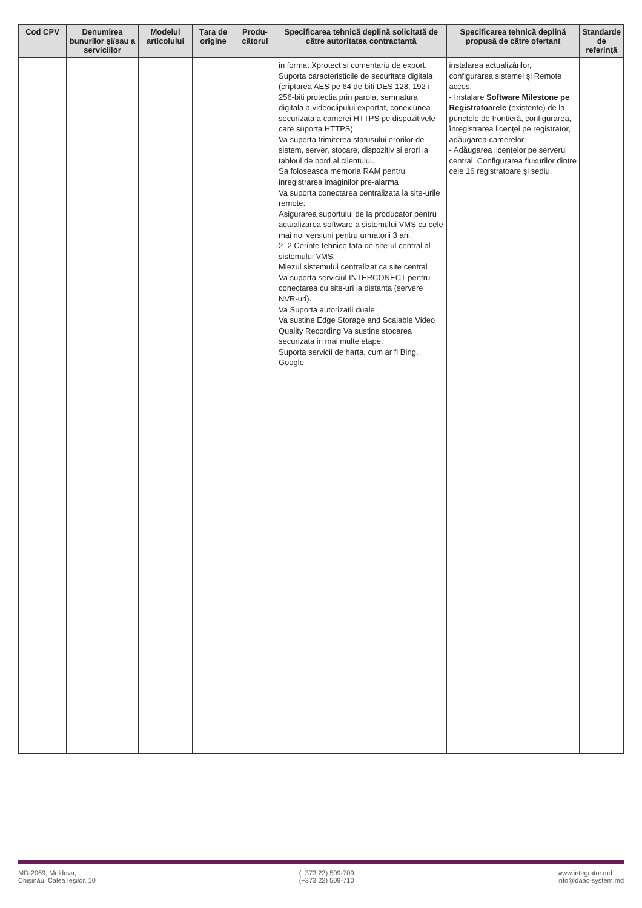| Cod CPV | Denumirea bunurilor şi/sau a serviciilor | Modelul articolului | Ţara de origine | Produ-cătorul | Specificarea tehnică deplină solicitată de către autoritatea contractantă | Specificarea tehnică deplină propusă de către ofertant | Standarde de referinţă |
| --- | --- | --- | --- | --- | --- | --- | --- |
| | | | | | in format Xprotect si comentariu de export. Suporta caracteristicile de securitate digitala (criptarea AES pe 64 de biti DES 128, 192 i 256-biti protectia prin parola, semnatura digitala a videoclipului exportat, conexiunea securizata a camerei HTTPS pe dispozitivele care suporta HTTPS) Va suporta trimiterea statusului erorilor de sistem, server, stocare, dispozitiv si erori la tabloul de bord al clientului. Sa foloseasca memoria RAM pentru inregistrarea imaginilor pre-alarma Va suporta conectarea centralizata la site-urile remote. Asigurarea suportului de la producator pentru actualizarea software a sistemului VMS cu cele mai noi versiuni pentru urmatorii 3 ani. 2 .2 Cerinte tehnice fata de site-ul central al sistemului VMS: Miezul sistemului centralizat ca site central Va suporta serviciul INTERCONECT pentru conectarea cu site-uri la distanta (servere NVR-uri). Va Suporta autorizatii duale. Va sustine Edge Storage and Scalable Video Quality Recording Va sustine stocarea securizata in mai multe etape. Suporta servicii de harta, cum ar fi Bing, Google | instalarea actualizărilor, configurarea sistemei şi Remote acces. - Instalare Software Milestone pe Registratoarele (existente) de la punctele de frontieră, configurarea, înregistrarea licenţei pe registrator, adăugarea camerelor. - Adăugarea licenţelor pe serverul central. Configurarea fluxurilor dintre cele 16 registratoare şi sediu. | |
MD-2069, Moldova,
Chişinău, Calea Ieşilor, 10
(+373 22) 509-709
(+373 22) 509-710
www.integrator.md
info@daac-system.md